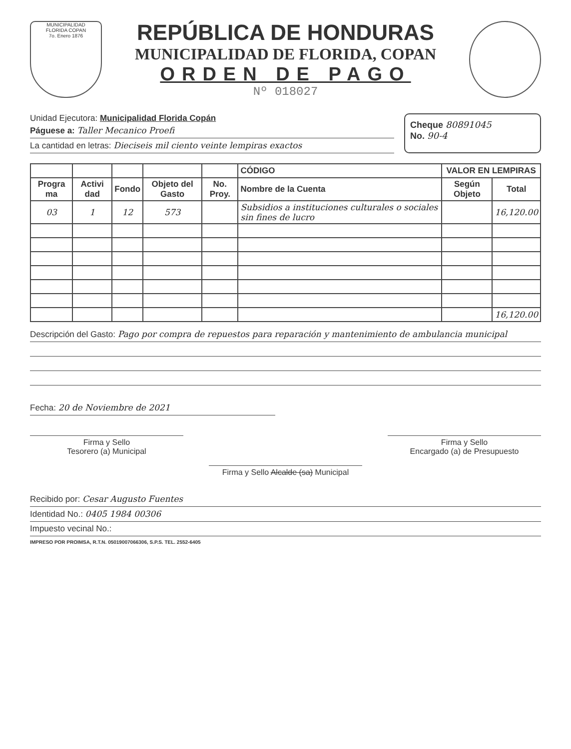MUNICIPALIDAD
FLORIDA COPAN
7o. Enero 1876
REPÚBLICA DE HONDURAS
MUNICIPALIDAD DE FLORIDA, COPAN
ORDEN DE PAGO
Nº 018027
Unidad Ejecutora: Municipalidad Florida Copán
Páguese a: Taller Mecanico Proefi
La cantidad en letras: Dieciseis mil ciento veinte lempiras exactos
Cheque 80891045
No. 90-4
| | | | | | CÓDIGO | VALOR EN LEMPIRAS | |
| --- | --- | --- | --- | --- | --- | --- | --- |
| Progra ma | Activi dad | Fondo | Objeto del Gasto | No. Proy. | Nombre de la Cuenta | Según Objeto | Total |
| 03 | 1 | 12 | 573 | | Subsidios a instituciones culturales o sociales sin fines de lucro | | 16,120.00 |
| | | | | | | | 16,120.00 |
Descripción del Gasto: Pago por compra de repuestos para reparación y mantenimiento de ambulancia municipal
Fecha: 20 de Noviembre de 2021
Firma y Sello
Tesorero (a) Municipal
Firma y Sello Alcalde (sa) Municipal
Firma y Sello
Encargado (a) de Presupuesto
Recibido por: Cesar Augusto Fuentes
Identidad No.: 0405 1984 00306
Impuesto vecinal No.:
IMPRESO POR PROIMSA, R.T.N. 05019007066306, S.P.S. TEL. 2552-6405